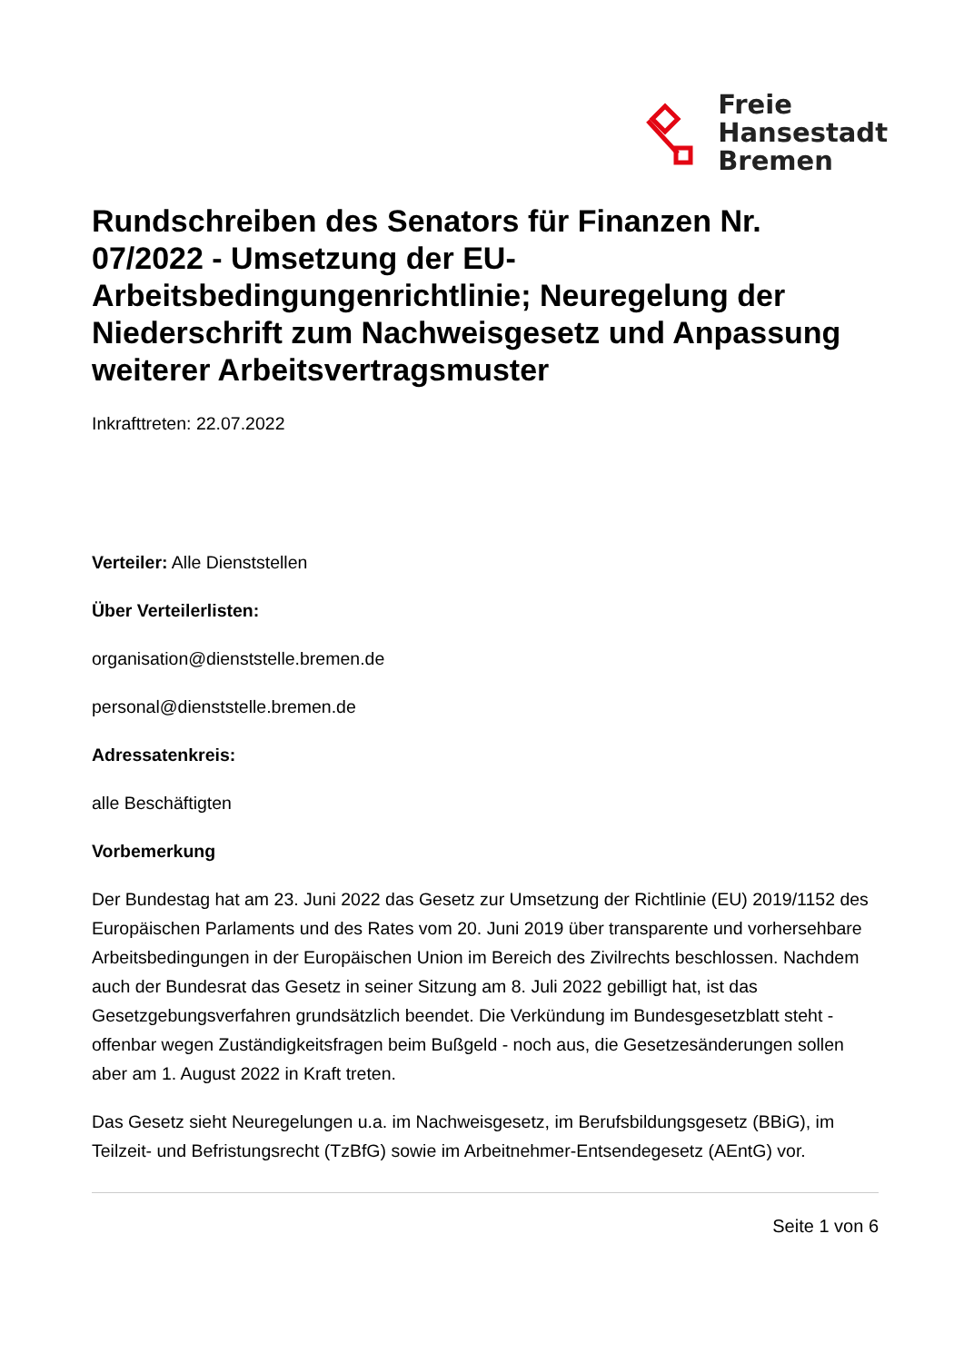Freie
Hansestadt
Bremen
Rundschreiben des Senators für Finanzen Nr. 07/2022 - Umsetzung der EU-Arbeitsbedingungenrichtlinie; Neuregelung der Niederschrift zum Nachweisgesetz und Anpassung weiterer Arbeitsvertragsmuster
Inkrafttreten: 22.07.2022
Verteiler: Alle Dienststellen
Über Verteilerlisten:
organisation@dienststelle.bremen.de
personal@dienststelle.bremen.de
Adressatenkreis:
alle Beschäftigten
Vorbemerkung
Der Bundestag hat am 23. Juni 2022 das Gesetz zur Umsetzung der Richtlinie (EU) 2019/1152 des Europäischen Parlaments und des Rates vom 20. Juni 2019 über transparente und vorhersehbare Arbeitsbedingungen in der Europäischen Union im Bereich des Zivilrechts beschlossen. Nachdem auch der Bundesrat das Gesetz in seiner Sitzung am 8. Juli 2022 gebilligt hat, ist das Gesetzgebungsverfahren grundsätzlich beendet. Die Verkündung im Bundesgesetzblatt steht - offenbar wegen Zuständigkeitsfragen beim Bußgeld - noch aus, die Gesetzesänderungen sollen aber am 1. August 2022 in Kraft treten.
Das Gesetz sieht Neuregelungen u.a. im Nachweisgesetz, im Berufsbildungsgesetz (BBiG), im Teilzeit- und Befristungsrecht (TzBfG) sowie im Arbeitnehmer-Entsendegesetz (AEntG) vor.
Seite 1 von 6